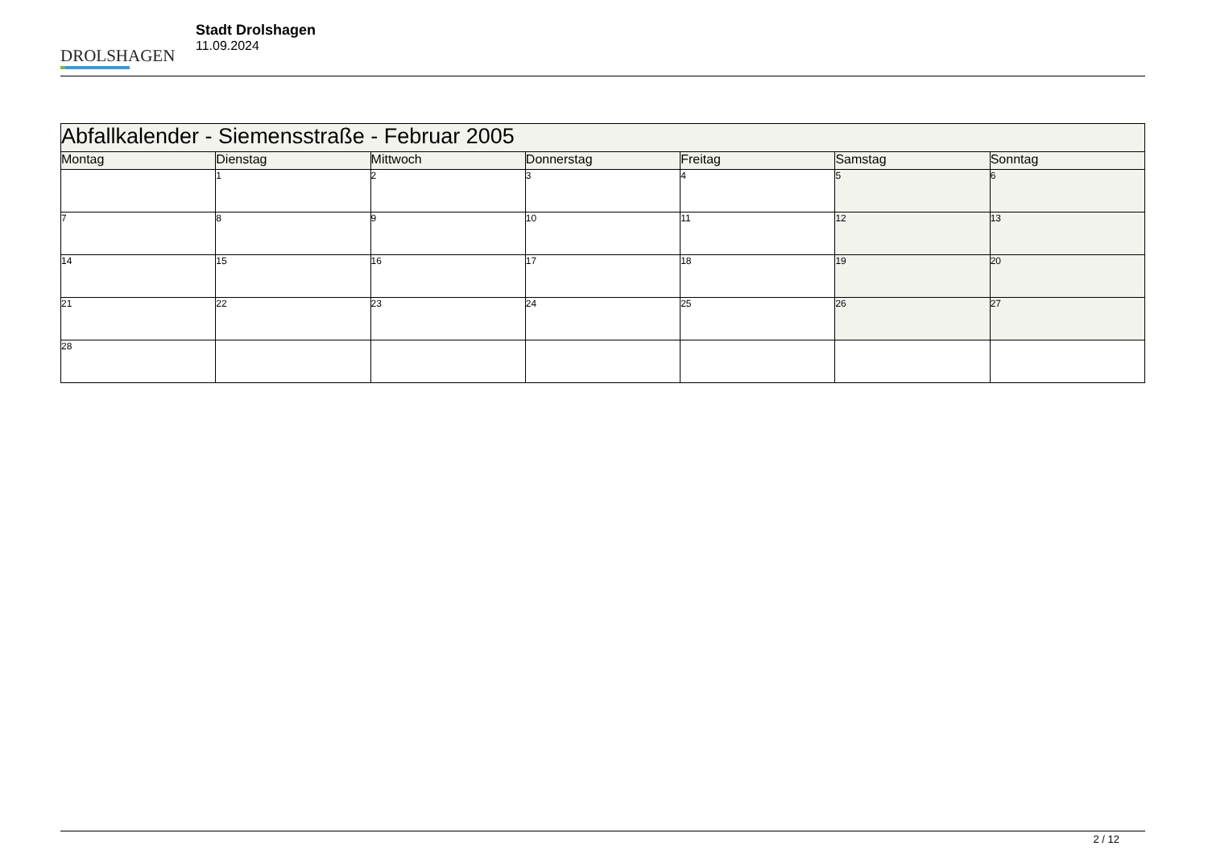DROLSHAGEN
Stadt Drolshagen
11.09.2024
| Abfallkalender - Siemensstraße - Februar 2005 | | | | | | |
| --- | --- | --- | --- | --- | --- | --- |
| Montag | Dienstag | Mittwoch | Donnerstag | Freitag | Samstag | Sonntag |
| | 1 | 2 | 3 | 4 | 5 | 6 |
| 7 | 8 | 9 | 10 | 11 | 12 | 13 |
| 14 | 15 | 16 | 17 | 18 | 19 | 20 |
| 21 | 22 | 23 | 24 | 25 | 26 | 27 |
| 28 | | | | | | |
2 / 12